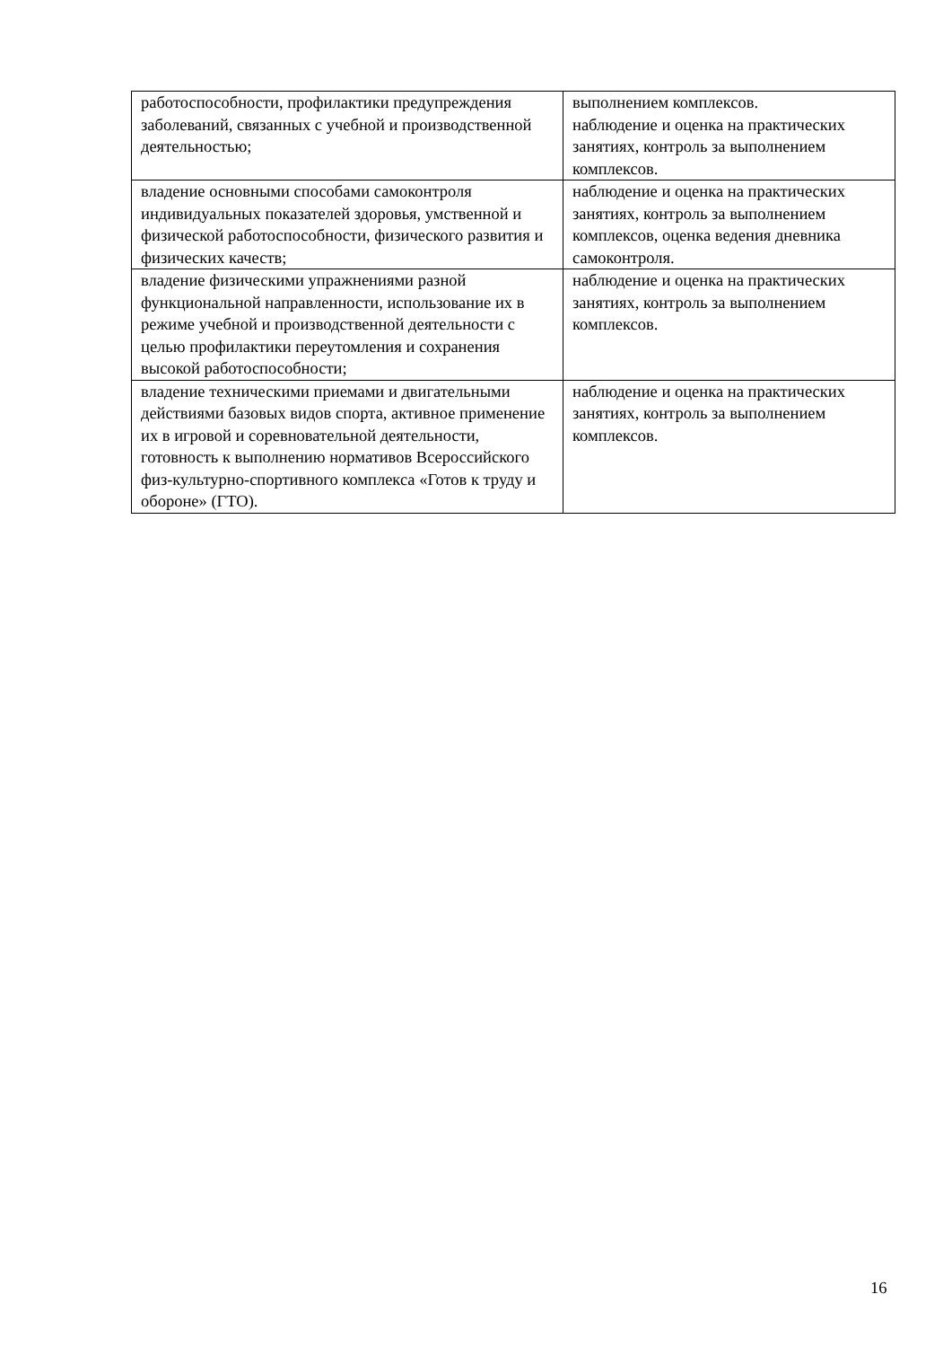| работоспособности, профилактики предупреждения заболеваний, связанных с учебной и производственной деятельностью; | выполнением комплексов. наблюдение и оценка на практических занятиях, контроль за выполнением комплексов. |
| владение основными способами самоконтроля индивидуальных показателей здоровья, умственной и физической работоспособности, физического развития и физических качеств; | наблюдение и оценка на практических занятиях, контроль за выполнением комплексов, оценка ведения дневника самоконтроля. |
| владение физическими упражнениями разной функциональной направленности, использование их в режиме учебной и производственной деятельности с целью профилактики переутомления и сохранения высокой работоспособности; | наблюдение и оценка на практических занятиях, контроль за выполнением комплексов. |
| владение техническими приемами и двигательными действиями базовых видов спорта, активное применение их в игровой и соревновательной деятельности, готовность к выполнению нормативов Всероссийского физ-культурно-спортивного комплекса «Готов к труду и обороне» (ГТО). | наблюдение и оценка на практических занятиях, контроль за выполнением комплексов. |
16